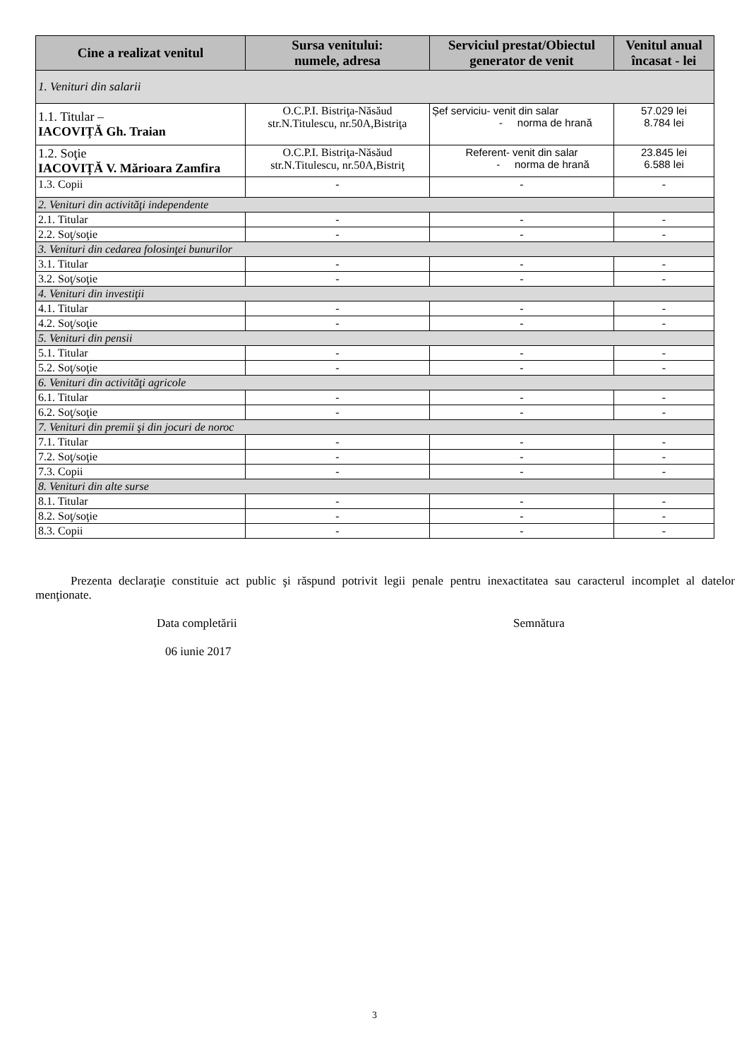| Cine a realizat venitul | Sursa venitului: numele, adresa | Serviciul prestat/Obiectul generator de venit | Venitul anual încasat - lei |
| --- | --- | --- | --- |
| 1. Venituri din salarii | | | |
| 1.1. Titular – IACOVIȚĂ Gh. Traian | O.C.P.I. Bistriţa-Năsăud str.N.Titulescu, nr.50A,Bistriţa | Șef serviciu- venit din salar - norma de hrană | 57.029 lei 8.784 lei |
| 1.2. Soţie IACOVIȚĂ V. Mărioara Zamfira | O.C.P.I. Bistriţa-Năsăud str.N.Titulescu, nr.50A,Bistriţ | Referent- venit din salar - norma de hrană | 23.845 lei 6.588 lei |
| 1.3. Copii | - | - | - |
| 2. Venituri din activităţi independente | | | |
| 2.1. Titular | - | - | - |
| 2.2. Soţ/soţie | - | - | - |
| 3. Venituri din cedarea folosinţei bunurilor | | | |
| 3.1. Titular | - | - | - |
| 3.2. Soţ/soţie | - | - | - |
| 4. Venituri din investiţii | | | |
| 4.1. Titular | - | - | - |
| 4.2. Soţ/soţie | - | - | - |
| 5. Venituri din pensii | | | |
| 5.1. Titular | - | - | - |
| 5.2. Soţ/soţie | - | - | - |
| 6. Venituri din activităţi agricole | | | |
| 6.1. Titular | - | - | - |
| 6.2. Soţ/soţie | - | - | - |
| 7. Venituri din premii şi din jocuri de noroc | | | |
| 7.1. Titular | - | - | - |
| 7.2. Soţ/soţie | - | - | - |
| 7.3. Copii | - | - | - |
| 8. Venituri din alte surse | | | |
| 8.1. Titular | - | - | - |
| 8.2. Soţ/soţie | - | - | - |
| 8.3. Copii | - | - | - |
Prezenta declaraţie constituie act public şi răspund potrivit legii penale pentru inexactitatea sau caracterul incomplet al datelor menţionate.
Data completării
06 iunie 2017
Semnătura
3